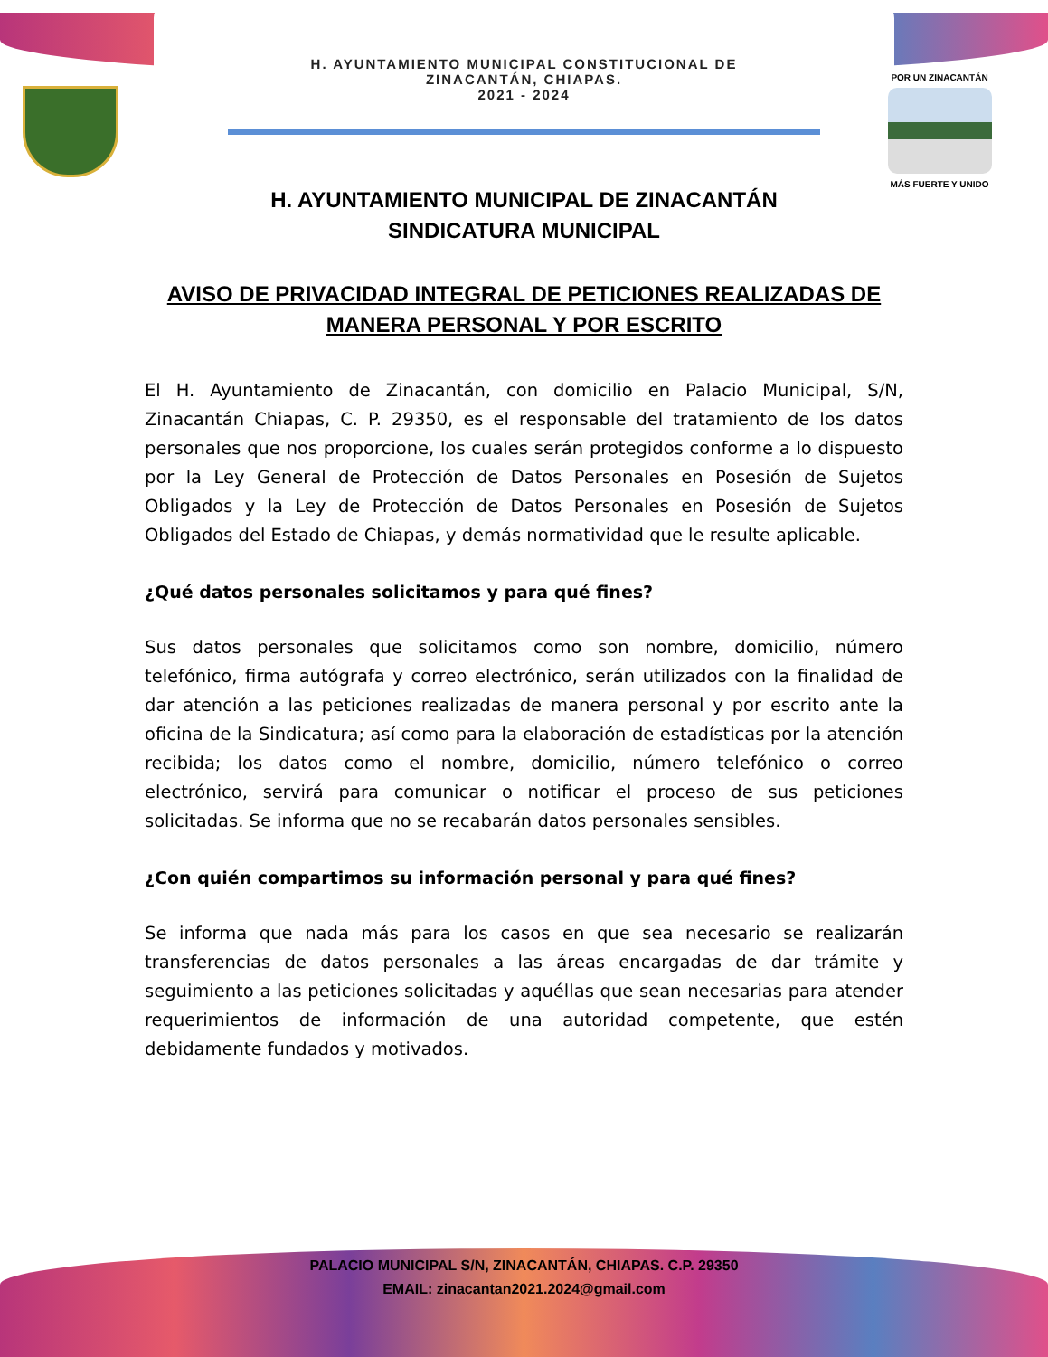H. AYUNTAMIENTO MUNICIPAL CONSTITUCIONAL DE
ZINACANTÁN, CHIAPAS.
2021 - 2024
POR UN ZINACANTÁN
MÁS FUERTE Y UNIDO
H. AYUNTAMIENTO MUNICIPAL DE ZINACANTÁN
SINDICATURA MUNICIPAL
AVISO DE PRIVACIDAD INTEGRAL DE PETICIONES REALIZADAS DE
MANERA PERSONAL Y POR ESCRITO
El H. Ayuntamiento de Zinacantán, con domicilio en Palacio Municipal, S/N, Zinacantán Chiapas, C. P. 29350, es el responsable del tratamiento de los datos personales que nos proporcione, los cuales serán protegidos conforme a lo dispuesto por la Ley General de Protección de Datos Personales en Posesión de Sujetos Obligados y la Ley de Protección de Datos Personales en Posesión de Sujetos Obligados del Estado de Chiapas, y demás normatividad que le resulte aplicable.
¿Qué datos personales solicitamos y para qué fines?
Sus datos personales que solicitamos como son nombre, domicilio, número telefónico, firma autógrafa y correo electrónico, serán utilizados con la finalidad de dar atención a las peticiones realizadas de manera personal y por escrito ante la oficina de la Sindicatura; así como para la elaboración de estadísticas por la atención recibida; los datos como el nombre, domicilio, número telefónico o correo electrónico, servirá para comunicar o notificar el proceso de sus peticiones solicitadas. Se informa que no se recabarán datos personales sensibles.
¿Con quién compartimos su información personal y para qué fines?
Se informa que nada más para los casos en que sea necesario se realizarán transferencias de datos personales a las áreas encargadas de dar trámite y seguimiento a las peticiones solicitadas y aquéllas que sean necesarias para atender requerimientos de información de una autoridad competente, que estén debidamente fundados y motivados.
PALACIO MUNICIPAL S/N, ZINACANTÁN, CHIAPAS. C.P. 29350
EMAIL: zinacantan2021.2024@gmail.com